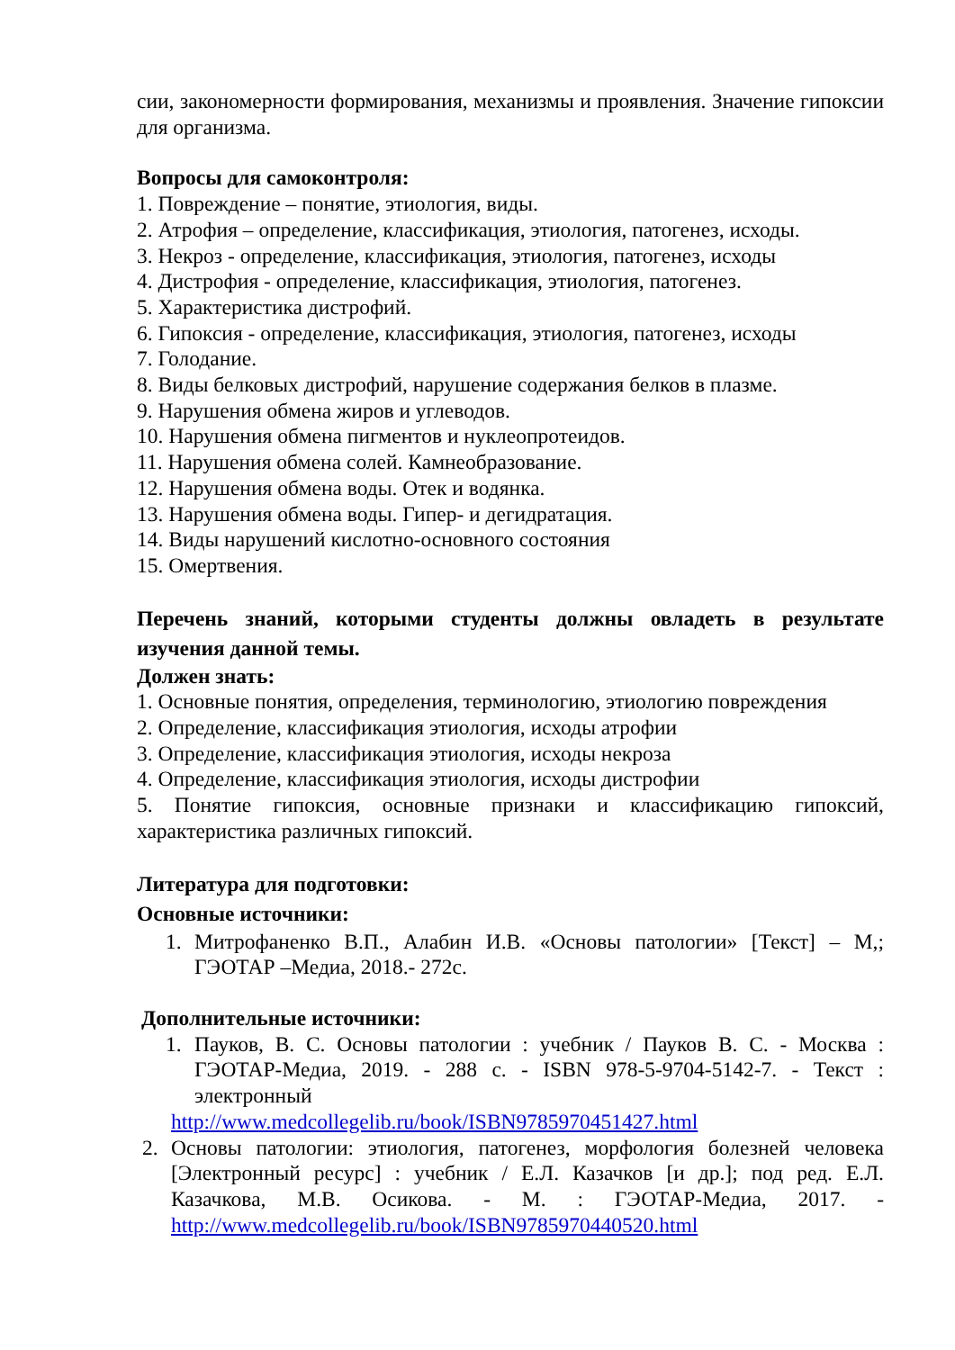сии, закономерности формирования, механизмы и проявления. Значение гипоксии для организма.
Вопросы для самоконтроля:
1. Повреждение – понятие, этиология, виды.
2. Атрофия – определение, классификация, этиология, патогенез, исходы.
3. Некроз - определение, классификация, этиология, патогенез, исходы
4. Дистрофия - определение, классификация, этиология, патогенез.
5. Характеристика дистрофий.
6. Гипоксия - определение, классификация, этиология, патогенез, исходы
7. Голодание.
8. Виды белковых дистрофий, нарушение содержания белков в плазме.
9. Нарушения обмена жиров и углеводов.
10. Нарушения обмена пигментов и нуклеопротеидов.
11. Нарушения обмена солей. Камнеобразование.
12. Нарушения обмена воды. Отек и водянка.
13. Нарушения обмена воды. Гипер- и дегидратация.
14. Виды нарушений кислотно-основного состояния
15. Омертвения.
Перечень знаний, которыми студенты должны овладеть в результате изучения данной темы.
Должен знать:
1. Основные понятия, определения, терминологию, этиологию повреждения
2. Определение, классификация этиология, исходы атрофии
3. Определение, классификация этиология, исходы некроза
4. Определение, классификация этиология, исходы дистрофии
5. Понятие гипоксия, основные признаки и классификацию гипоксий, характеристика различных гипоксий.
Литература для подготовки:
Основные источники:
1. Митрофаненко В.П., Алабин И.В. «Основы патологии» [Текст] – М,; ГЭОТАР –Медиа, 2018.- 272с.
Дополнительные источники:
1. Пауков, В. С. Основы патологии : учебник / Пауков В. С. - Москва : ГЭОТАР-Медиа, 2019. - 288 с. - ISBN 978-5-9704-5142-7. - Текст : электронный
http://www.medcollegelib.ru/book/ISBN9785970451427.html
2. Основы патологии: этиология, патогенез, морфология болезней человека [Электронный ресурс] : учебник / Е.Л. Казачков [и др.]; под ред. Е.Л. Казачкова, М.В. Осикова. - М. : ГЭОТАР-Медиа, 2017. - http://www.medcollegelib.ru/book/ISBN9785970440520.html